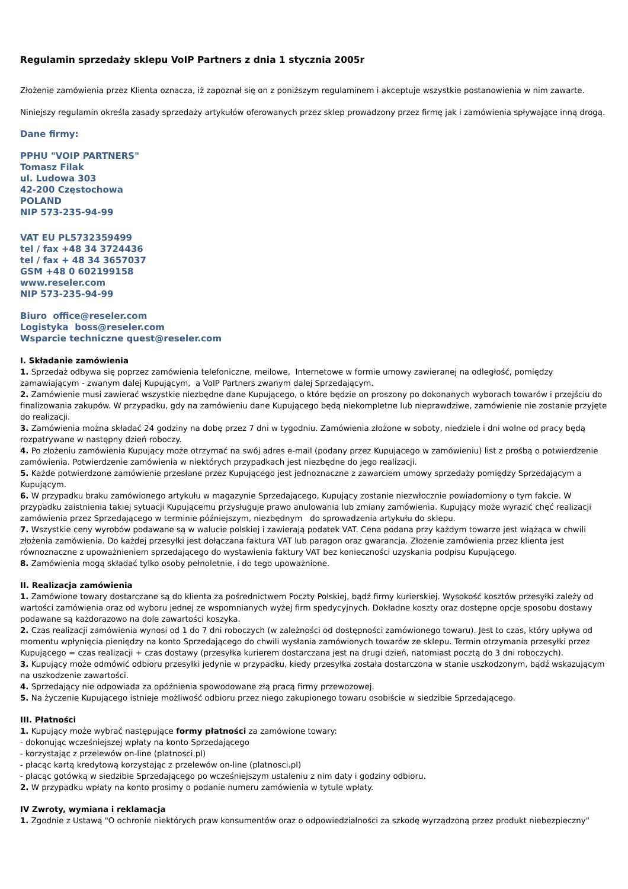Regulamin sprzedaży sklepu VoIP Partners z dnia 1 stycznia 2005r
Złożenie zamówienia przez Klienta oznacza, iż zapoznał się on z poniższym regulaminem i akceptuje wszystkie postanowienia w nim zawarte.
Niniejszy regulamin określa zasady sprzedaży artykułów oferowanych przez sklep prowadzony przez firmę jak i zamówienia spływające inną drogą.
Dane firmy:
PPHU "VOIP PARTNERS"
Tomasz Filak
ul. Ludowa 303
42-200 Częstochowa
POLAND
NIP 573-235-94-99
VAT EU PL5732359499
tel / fax +48 34 3724436
tel / fax + 48 34 3657037
GSM +48 0 602199158
www.reseler.com
NIP 573-235-94-99
Biuro office@reseler.com
Logistyka boss@reseler.com
Wsparcie techniczne quest@reseler.com
I. Składanie zamówienia
1. Sprzedaż odbywa się poprzez zamówienia telefoniczne, meilowe, Internetowe w formie umowy zawieranej na odległość, pomiędzy zamawiającym - zwanym dalej Kupującym, a VoIP Partners zwanym dalej Sprzedającym.
2. Zamówienie musi zawierać wszystkie niezbędne dane Kupującego, o które będzie on proszony po dokonanych wyborach towarów i przejściu do finalizowania zakupów. W przypadku, gdy na zamówieniu dane Kupującego będą niekompletne lub nieprawdziwe, zamówienie nie zostanie przyjęte do realizacji.
3. Zamówienia można składać 24 godziny na dobę przez 7 dni w tygodniu. Zamówienia złożone w soboty, niedziele i dni wolne od pracy będą rozpatrywane w następny dzień roboczy.
4. Po złożeniu zamówienia Kupujący może otrzymać na swój adres e-mail (podany przez Kupującego w zamówieniu) list z prośbą o potwierdzenie zamówienia. Potwierdzenie zamówienia w niektórych przypadkach jest niezbędne do jego realizacji.
5. Każde potwierdzone zamówienie przesłane przez Kupującego jest jednoznaczne z zawarciem umowy sprzedaży pomiędzy Sprzedającym a Kupującym.
6. W przypadku braku zamówionego artykułu w magazynie Sprzedającego, Kupujący zostanie niezwłocznie powiadomiony o tym fakcie. W przypadku zaistnienia takiej sytuacji Kupującemu przysługuje prawo anulowania lub zmiany zamówienia. Kupujący może wyrazić chęć realizacji zamówienia przez Sprzedającego w terminie późniejszym, niezbędnym do sprowadzenia artykułu do sklepu.
7. Wszystkie ceny wyrobów podawane są w walucie polskiej i zawierają podatek VAT. Cena podana przy każdym towarze jest wiążąca w chwili złożenia zamówienia. Do każdej przesyłki jest dołączana faktura VAT lub paragon oraz gwarancja. Złożenie zamówienia przez klienta jest równoznaczne z upoważnieniem sprzedającego do wystawienia faktury VAT bez konieczności uzyskania podpisu Kupującego.
8. Zamówienia mogą składać tylko osoby pełnoletnie, i do tego upoważnione.
II. Realizacja zamówienia
1. Zamówione towary dostarczane są do klienta za pośrednictwem Poczty Polskiej, bądź firmy kurierskiej. Wysokość kosztów przesyłki zależy od wartości zamówienia oraz od wyboru jednej ze wspomnianych wyżej firm spedycyjnych. Dokładne koszty oraz dostępne opcje sposobu dostawy podawane są każdorazowo na dole zawartości koszyka.
2. Czas realizacji zamówienia wynosi od 1 do 7 dni roboczych (w zależności od dostępności zamówionego towaru). Jest to czas, który upływa od momentu wpłynięcia pieniędzy na konto Sprzedającego do chwili wysłania zamówionych towarów ze sklepu. Termin otrzymania przesyłki przez Kupującego = czas realizacji + czas dostawy (przesyłka kurierem dostarczana jest na drugi dzień, natomiast pocztą do 3 dni roboczych).
3. Kupujący może odmówić odbioru przesyłki jedynie w przypadku, kiedy przesyłka została dostarczona w stanie uszkodzonym, bądź wskazującym na uszkodzenie zawartości.
4. Sprzedający nie odpowiada za opóźnienia spowodowane złą pracą firmy przewozowej.
5. Na życzenie Kupującego istnieje możliwość odbioru przez niego zakupionego towaru osobiście w siedzibie Sprzedającego.
III. Płatności
1. Kupujący może wybrać następujące formy płatności za zamówione towary:
- dokonując wcześniejszej wpłaty na konto Sprzedającego
- korzystając z przelewów on-line (platnosci.pl)
- płacąc kartą kredytową korzystając z przelewów on-line (platnosci.pl)
- płacąc gotówką w siedzibie Sprzedającego po wcześniejszym ustaleniu z nim daty i godziny odbioru.
2. W przypadku wpłaty na konto prosimy o podanie numeru zamówienia w tytule wpłaty.
IV Zwroty, wymiana i reklamacja
1. Zgodnie z Ustawą "O ochronie niektórych praw konsumentów oraz o odpowiedzialności za szkodę wyrządzoną przez produkt niebezpieczny"